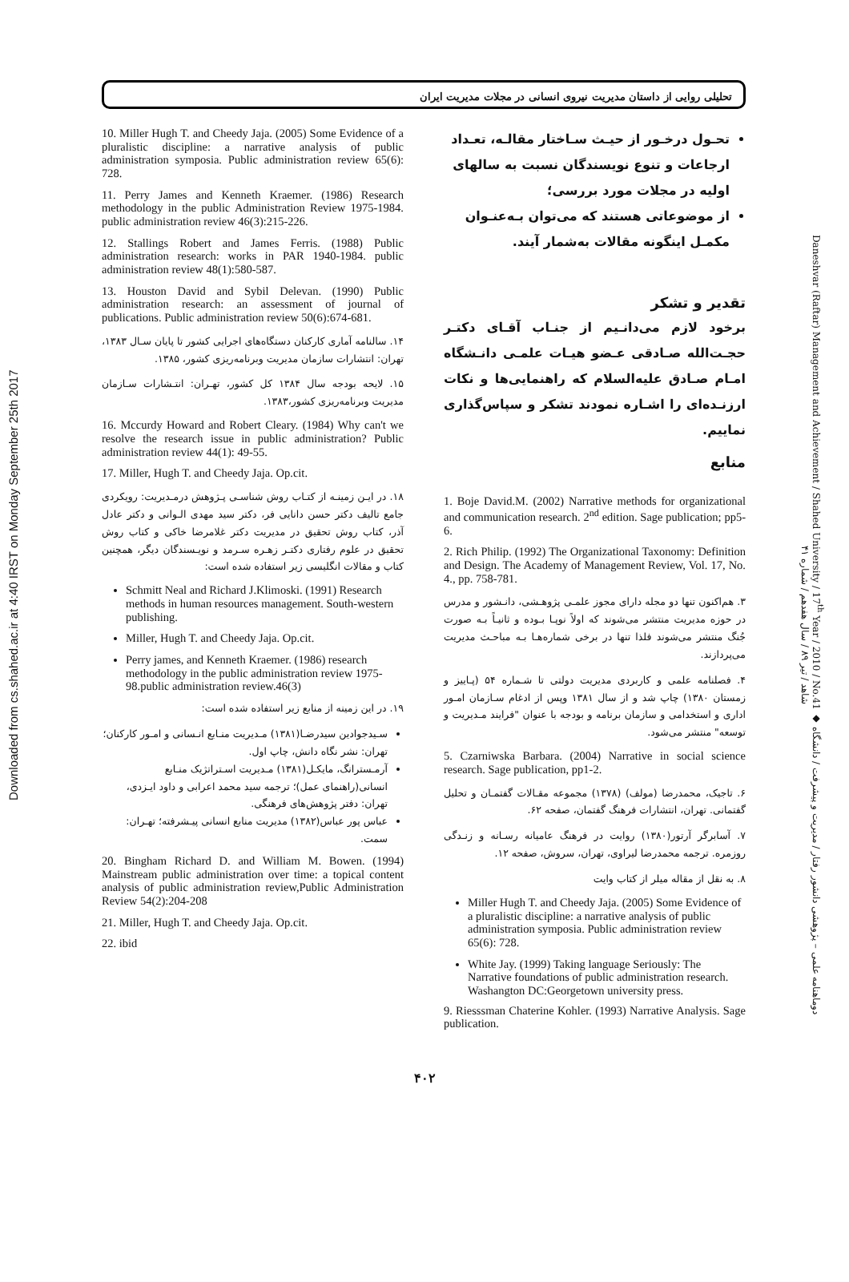Downloaded from cs.shahed.ac.ir at 4:40 IRST on Monday September 25th 2017
Daneshvar (Raftar) Management and Achievement / Shahed University / 17<sup>th</sup> Year / 2010 / No.41 ◆ دوماهنامه علمی – پژوهشی دانشور رفتار / مدیریت و پیشرفت / دانشگاه شاهد / تیر ۸۹ / سال هفدهم / شماره ۴۱
تحلیلی روایی از داستان مدیریت نیروی انسانی در مجلات مدیریت ایران
تحـول درخـور از حیـث سـاختار مقالـه، تعـداد ارجاعات و تنوع نویسندگان نسبت به سالهای اولیه در مجلات مورد بررسی؛
از موضوعاتی هستند که می‌توان بـه‌عنـوان مکمـل اینگونه مقالات به‌شمار آیند.
تقدیر و تشکر
برخود لازم می‌دانـیم از جنـاب آقـای دکتـر حجـت‌الله صـادقی عـضو هیـات علمـی دانـشگاه امـام صـادق علیه‌السلام که راهنمایی‌ها و نکات ارزنـده‌ای را اشـاره نمودند تشکر و سپاس‌گذاری نماییم.
منابع
1. Boje David.M. (2002) Narrative methods for organizational and communication research. 2<sup>nd</sup> edition. Sage publication; pp5-6.
2. Rich Philip. (1992) The Organizational Taxonomy: Definition and Design. The Academy of Management Review, Vol. 17, No. 4., pp. 758-781.
۳. هم‌اکنون تنها دو مجله دارای مجوز علمـی پژوهـشی، دانـشور و مدرس در حوزه مدیریت منتشر می‌شوند که اولاً نوپـا بـوده و ثانیـاً بـه صورت جُنگ منتشر می‌شوند فلذا تنها در برخی شماره‌هـا بـه مباحـث مدیریت می‌پردازند.
۴. فصلنامه علمی و کاربردی مدیریت دولتی تا شـماره ۵۴ (پـاییز و زمستان ۱۳۸۰) چاپ شد و از سال ۱۳۸۱ وپس از ادغام سـازمان امـور اداری و استخدامی و سازمان برنامه و بودجه با عنوان "فرایند مـدیریت و توسعه" منتشر می‌شود.
5. Czarniwska Barbara. (2004) Narrative in social science research. Sage publication, pp1-2.
۶. تاجیک، محمدرضا (مولف) (۱۳۷۸) مجموعه مقـالات گفتمـان و تحلیل گفتمانی. تهران، انتشارات فرهنگ گفتمان، صفحه ۶۲.
۷. آسابرگر آرتور(۱۳۸۰) روایت در فرهنگ عامیانه رسـانه و زنـدگی روزمره. ترجمه محمدرضا لیراوی، تهران، سروش، صفحه ۱۲.
۸. به نقل از مقاله میلر از کتاب وایت
Miller Hugh T. and Cheedy Jaja. (2005) Some Evidence of a pluralistic discipline: a narrative analysis of public administration symposia. Public administration review 65(6): 728.
White Jay. (1999) Taking language Seriously: The Narrative foundations of public administration research. Washangton DC:Georgetown university press.
9. Riesssman Chaterine Kohler. (1993) Narrative Analysis. Sage publication.
10. Miller Hugh T. and Cheedy Jaja. (2005) Some Evidence of a pluralistic discipline: a narrative analysis of public administration symposia. Public administration review 65(6): 728.
11. Perry James and Kenneth Kraemer. (1986) Research methodology in the public Administration Review 1975-1984. public administration review 46(3):215-226.
12. Stallings Robert and James Ferris. (1988) Public administration research: works in PAR 1940-1984. public administration review 48(1):580-587.
13. Houston David and Sybil Delevan. (1990) Public administration research: an assessment of journal of publications. Public administration review 50(6):674-681.
۱۴. سالنامه آماری کارکنان دستگاه‌های اجرایی کشور تا پایان سـال ۱۳۸۳، تهران: انتشارات سازمان مدیریت وبرنامه‌ریزی کشور، ۱۳۸۵.
۱۵. لایحه بودجه سال ۱۳۸۴ کل کشور، تهـران: انتـشارات سـازمان مدیریت وبرنامه‌ریزی کشور،۱۳۸۳.
16. Mccurdy Howard and Robert Cleary. (1984) Why can't we resolve the research issue in public administration? Public administration review 44(1): 49-55.
17. Miller, Hugh T. and Cheedy Jaja. Op.cit.
۱۸. در ایـن زمینـه از کتـاب روش شناسـی پـژوهش درمـدیریت: رویکردی جامع تالیف دکتر حسن دانایی فر، دکتر سید مهدی الـوانی و دکتر عادل آذر، کتاب روش تحقیق در مدیریت دکتر غلامرضا خاکی و کتاب روش تحقیق در علوم رفتاری دکتـر زهـره سـرمد و نویـسندگان دیگر، همچنین کتاب و مقالات انگلیسی زیر استفاده شده است:
Schmitt Neal and Richard J.Klimoski. (1991) Research methods in human resources management. South-western publishing.
Miller, Hugh T. and Cheedy Jaja. Op.cit.
Perry james, and Kenneth Kraemer. (1986) research methodology in the public administration review 1975-98.public administration review.46(3)
۱۹. در این زمینه از منابع زیر استفاده شده است:
سـیدجوادین سیدرضـا(۱۳۸۱) مـدیریت منـابع انـسانی و امـور کارکنان؛ تهران: نشر نگاه دانش، چاپ اول.
آرمـسترانگ، مایکـل(۱۳۸۱) مـدیریت اسـتراتژیک منـابع انسانی(راهنمای عمل)؛ ترجمه سید محمد اعرابی و داود ایـزدی، تهران: دفتر پژوهش‌های فرهنگی.
عباس پور عباس(۱۳۸۲) مدیریت منابع انسانی پیـشرفته؛ تهـران: سمت.
20. Bingham Richard D. and William M. Bowen. (1994) Mainstream public administration over time: a topical content analysis of public administration review,Public Administration Review 54(2):204-208
21. Miller, Hugh T. and Cheedy Jaja. Op.cit.
22. ibid
۴۰۲